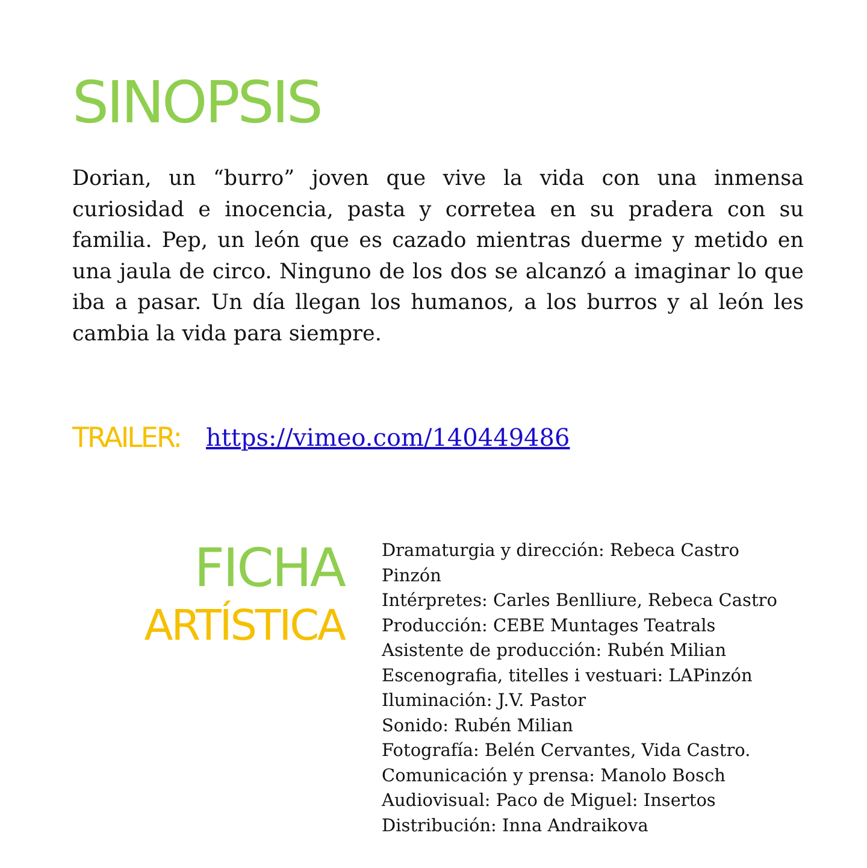SINOPSIS
Dorian, un “burro” joven que vive la vida con una inmensa curiosidad e inocencia, pasta y corretea en su pradera con su familia. Pep, un león que es cazado mientras duerme y metido en una jaula de circo. Ninguno de los dos se alcanzó a imaginar lo que iba a pasar. Un día llegan los humanos, a los burros y al león les cambia la vida para siempre.
TRAILER: https://vimeo.com/140449486
FICHA
ARTÍSTICA
Dramaturgia y dirección: Rebeca Castro Pinzón
Intérpretes: Carles Benlliure, Rebeca Castro
Producción: CEBE Muntages Teatrals
Asistente de producción: Rubén Milian
Escenografia, titelles i vestuari: LAPinzón
Iluminación: J.V. Pastor
Sonido: Rubén Milian
Fotografía: Belén Cervantes, Vida Castro.
Comunicación y prensa: Manolo Bosch
Audiovisual: Paco de Miguel: Insertos
Distribución: Inna Andraikova